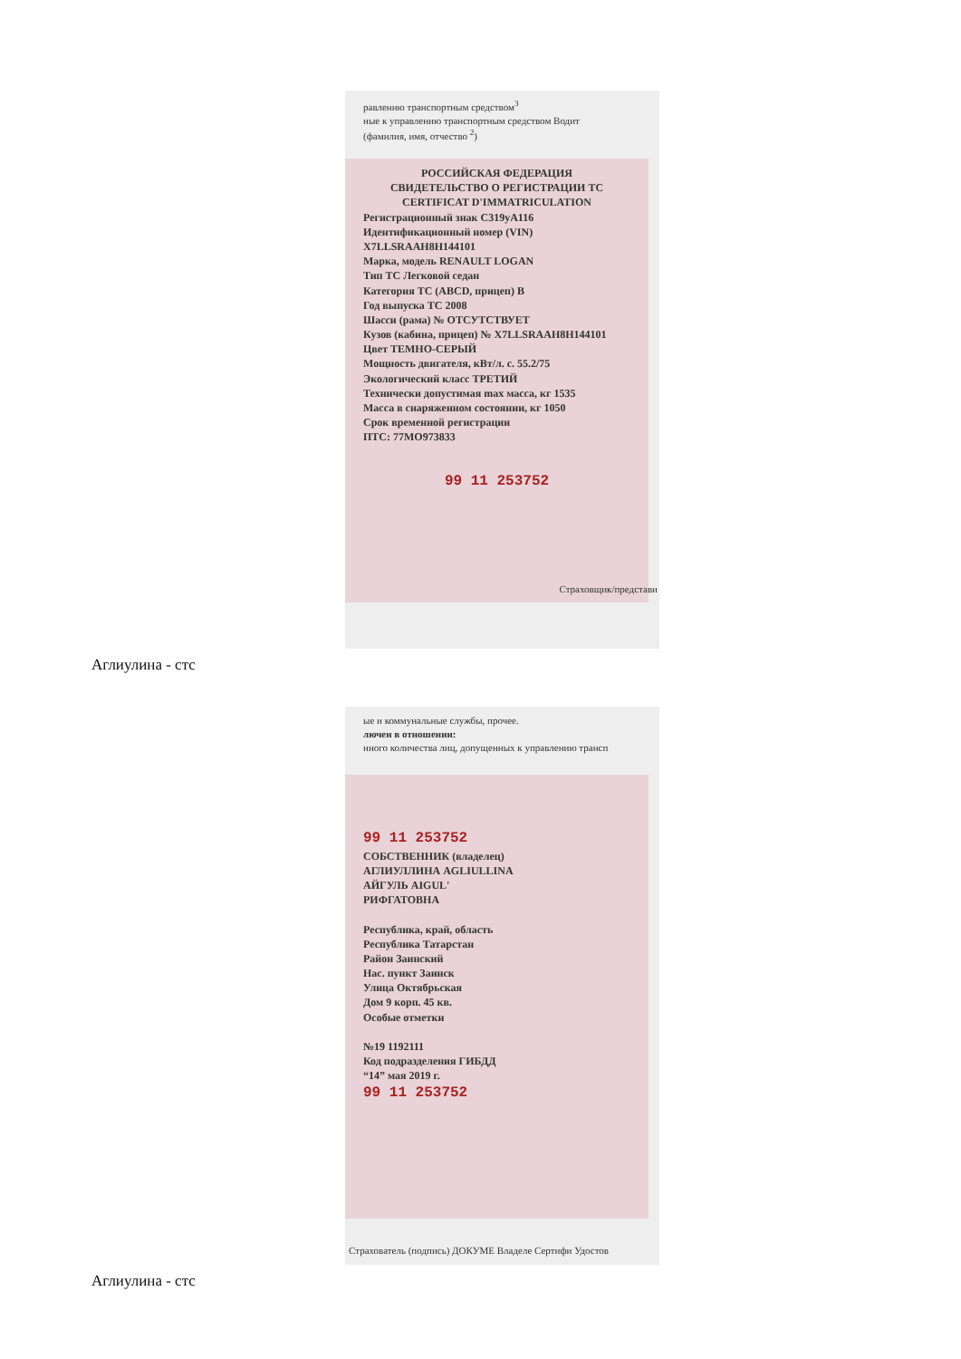равлению транспортным средством<sup>3</sup>
ные к управлению транспортным средством Водит
(фамилия, имя, отчество <sup>2</sup>)
РОССИЙСКАЯ ФЕДЕРАЦИЯ
СВИДЕТЕЛЬСТВО О РЕГИСТРАЦИИ ТС
CERTIFICAT D'IMMATRICULATION
Регистрационный знак С319уА116
Идентификационный номер (VIN) X7LLSRAAH8H144101
Марка, модель RENAULT LOGAN
Тип ТС Легковой седан
Категория ТС (ABCD, прицеп) B
Год выпуска ТС 2008
Шасси (рама) № ОТСУТСТВУЕТ
Кузов (кабина, прицеп) № X7LLSRAAH8H144101
Цвет ТЕМНО-СЕРЫЙ
Мощность двигателя, кВт/л. с. 55.2/75
Экологический класс ТРЕТИЙ
Технически допустимая max масса, кг 1535
Масса в снаряженном состоянии, кг 1050
Срок временной регистрации
ПТС: 77МО973833
99 11 253752
Страховщик/представи
Аглиулина - стс
ые и коммунальные службы, прочее.
лючен в отношении:
нного количества лиц, допущенных к управлению трансп
99 11 253752
СОБСТВЕННИК (владелец)
АГЛИУЛЛИНА AGLIULLINA
АЙГУЛЬ AIGUL'
РИФГАТОВНА
Республика, край, область
Республика Татарстан
Район Заинский
Нас. пункт Заинск
Улица Октябрьская
Дом 9 корп. 45 кв.
Особые отметки
№19 1192111
Код подразделения ГИБДД
“14” мая 2019 г.
99 11 253752
Страхователь (подпись) ДОКУМЕ Владеле Сертифи Удостов
Аглиулина - стс